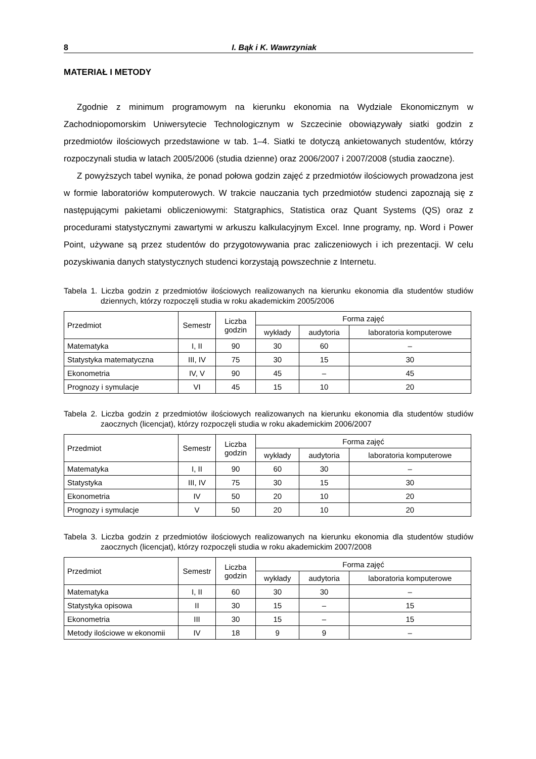8 I. Bąk i K. Wawrzyniak
MATERIAŁ I METODY
Zgodnie z minimum programowym na kierunku ekonomia na Wydziale Ekonomicznym w Zachodniopomorskim Uniwersytecie Technologicznym w Szczecinie obowiązywały siatki godzin z przedmiotów ilościowych przedstawione w tab. 1–4. Siatki te dotyczą ankietowanych studentów, którzy rozpoczynali studia w latach 2005/2006 (studia dzienne) oraz 2006/2007 i 2007/2008 (studia zaoczne).
Z powyższych tabel wynika, że ponad połowa godzin zajęć z przedmiotów ilościowych prowadzona jest w formie laboratoriów komputerowych. W trakcie nauczania tych przedmiotów studenci zapoznają się z następującymi pakietami obliczeniowymi: Statgraphics, Statistica oraz Quant Systems (QS) oraz z procedurami statystycznymi zawartymi w arkuszu kalkulacyjnym Excel. Inne programy, np. Word i Power Point, używane są przez studentów do przygotowywania prac zaliczeniowych i ich prezentacji. W celu pozyskiwania danych statystycznych studenci korzystają powszechnie z Internetu.
Tabela 1. Liczba godzin z przedmiotów ilościowych realizowanych na kierunku ekonomia dla studentów studiów dziennych, którzy rozpoczęli studia w roku akademickim 2005/2006
| Przedmiot | Semestr | Liczba godzin | Forma zajęć | | |
| --- | --- | --- | --- | --- | --- |
| | | | wykłady | audytoria | laboratoria komputerowe |
| Matematyka | I, II | 90 | 30 | 60 | – |
| Statystyka matematyczna | III, IV | 75 | 30 | 15 | 30 |
| Ekonometria | IV, V | 90 | 45 | – | 45 |
| Prognozy i symulacje | VI | 45 | 15 | 10 | 20 |
Tabela 2. Liczba godzin z przedmiotów ilościowych realizowanych na kierunku ekonomia dla studentów studiów zaocznych (licencjat), którzy rozpoczęli studia w roku akademickim 2006/2007
| Przedmiot | Semestr | Liczba godzin | Forma zajęć | | |
| --- | --- | --- | --- | --- | --- |
| | | | wykłady | audytoria | laboratoria komputerowe |
| Matematyka | I, II | 90 | 60 | 30 | – |
| Statystyka | III, IV | 75 | 30 | 15 | 30 |
| Ekonometria | IV | 50 | 20 | 10 | 20 |
| Prognozy i symulacje | V | 50 | 20 | 10 | 20 |
Tabela 3. Liczba godzin z przedmiotów ilościowych realizowanych na kierunku ekonomia dla studentów studiów zaocznych (licencjat), którzy rozpoczęli studia w roku akademickim 2007/2008
| Przedmiot | Semestr | Liczba godzin | Forma zajęć | | |
| --- | --- | --- | --- | --- | --- |
| | | | wykłady | audytoria | laboratoria komputerowe |
| Matematyka | I, II | 60 | 30 | 30 | – |
| Statystyka opisowa | II | 30 | 15 | – | 15 |
| Ekonometria | III | 30 | 15 | – | 15 |
| Metody ilościowe w ekonomii | IV | 18 | 9 | 9 | – |